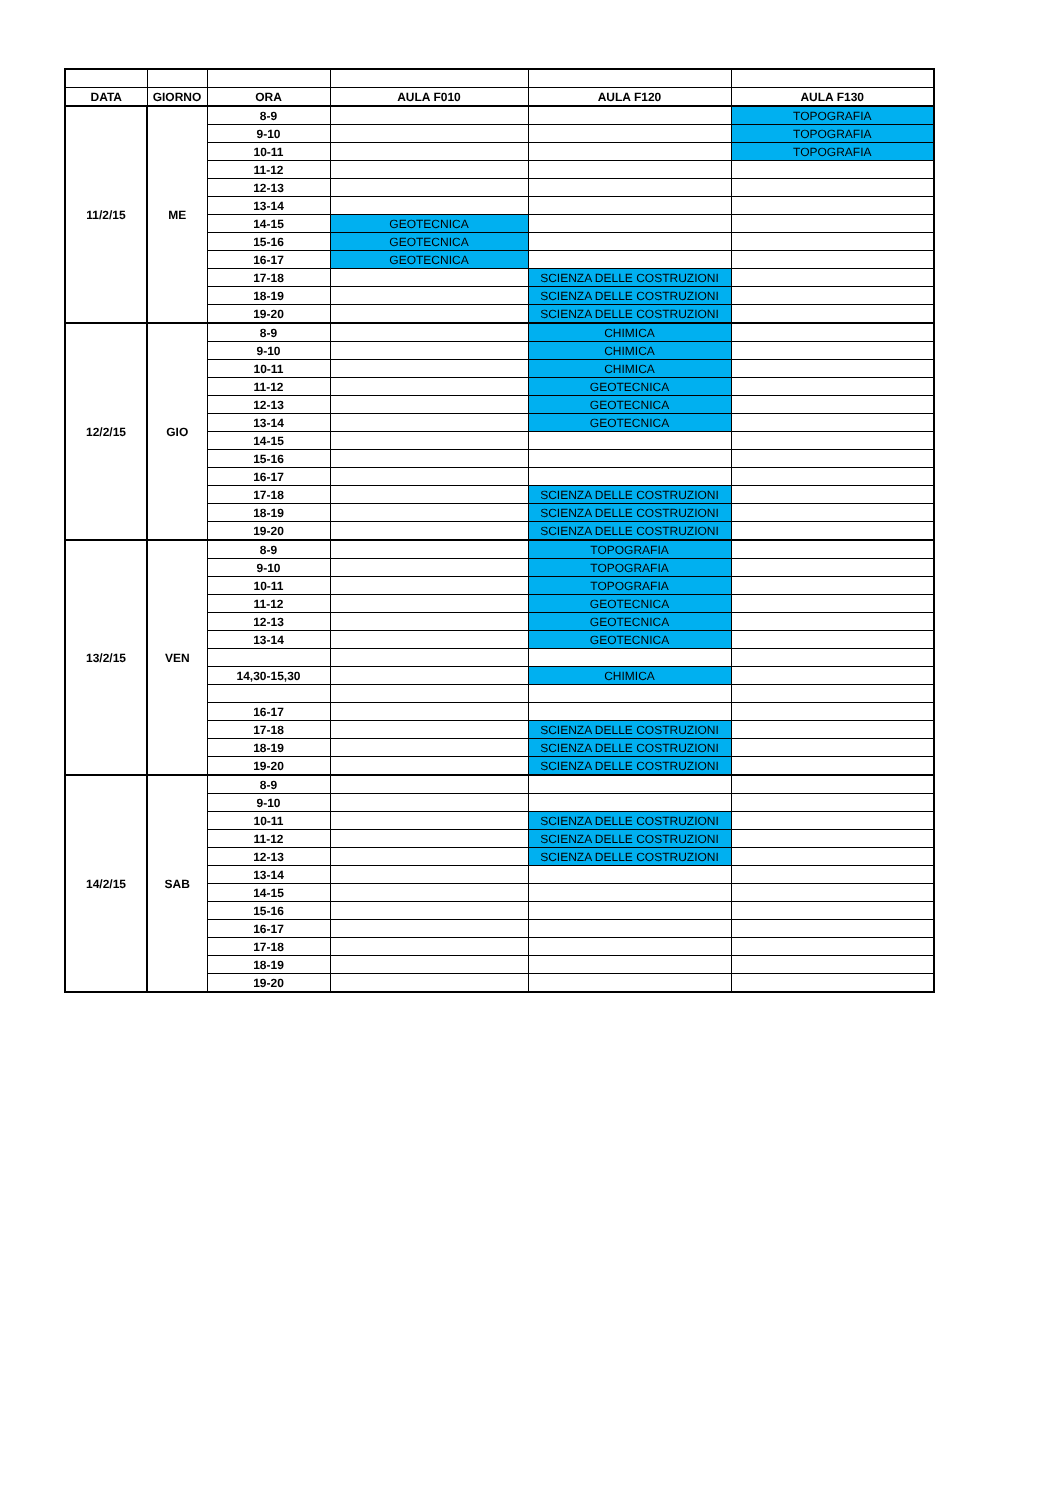| DATA | GIORNO | ORA | AULA F010 | AULA F120 | AULA F130 |
| --- | --- | --- | --- | --- | --- |
| 11/2/15 | ME | 8-9 | | | TOPOGRAFIA |
| | | 9-10 | | | TOPOGRAFIA |
| | | 10-11 | | | TOPOGRAFIA |
| | | 11-12 | | | |
| | | 12-13 | | | |
| | | 13-14 | | | |
| | | 14-15 | GEOTECNICA | | |
| | | 15-16 | GEOTECNICA | | |
| | | 16-17 | GEOTECNICA | | |
| | | 17-18 | | SCIENZA DELLE COSTRUZIONI | |
| | | 18-19 | | SCIENZA DELLE COSTRUZIONI | |
| | | 19-20 | | SCIENZA DELLE COSTRUZIONI | |
| 12/2/15 | GIO | 8-9 | | CHIMICA | |
| | | 9-10 | | CHIMICA | |
| | | 10-11 | | CHIMICA | |
| | | 11-12 | | GEOTECNICA | |
| | | 12-13 | | GEOTECNICA | |
| | | 13-14 | | GEOTECNICA | |
| | | 14-15 | | | |
| | | 15-16 | | | |
| | | 16-17 | | | |
| | | 17-18 | | SCIENZA DELLE COSTRUZIONI | |
| | | 18-19 | | SCIENZA DELLE COSTRUZIONI | |
| | | 19-20 | | SCIENZA DELLE COSTRUZIONI | |
| 13/2/15 | VEN | 8-9 | | TOPOGRAFIA | |
| | | 9-10 | | TOPOGRAFIA | |
| | | 10-11 | | TOPOGRAFIA | |
| | | 11-12 | | GEOTECNICA | |
| | | 12-13 | | GEOTECNICA | |
| | | 13-14 | | GEOTECNICA | |
| | | 14,30-15,30 | | CHIMICA | |
| | | 16-17 | | | |
| | | 17-18 | | SCIENZA DELLE COSTRUZIONI | |
| | | 18-19 | | SCIENZA DELLE COSTRUZIONI | |
| | | 19-20 | | SCIENZA DELLE COSTRUZIONI | |
| 14/2/15 | SAB | 8-9 | | | |
| | | 9-10 | | | |
| | | 10-11 | | SCIENZA DELLE COSTRUZIONI | |
| | | 11-12 | | SCIENZA DELLE COSTRUZIONI | |
| | | 12-13 | | SCIENZA DELLE COSTRUZIONI | |
| | | 13-14 | | | |
| | | 14-15 | | | |
| | | 15-16 | | | |
| | | 16-17 | | | |
| | | 17-18 | | | |
| | | 18-19 | | | |
| | | 19-20 | | | |